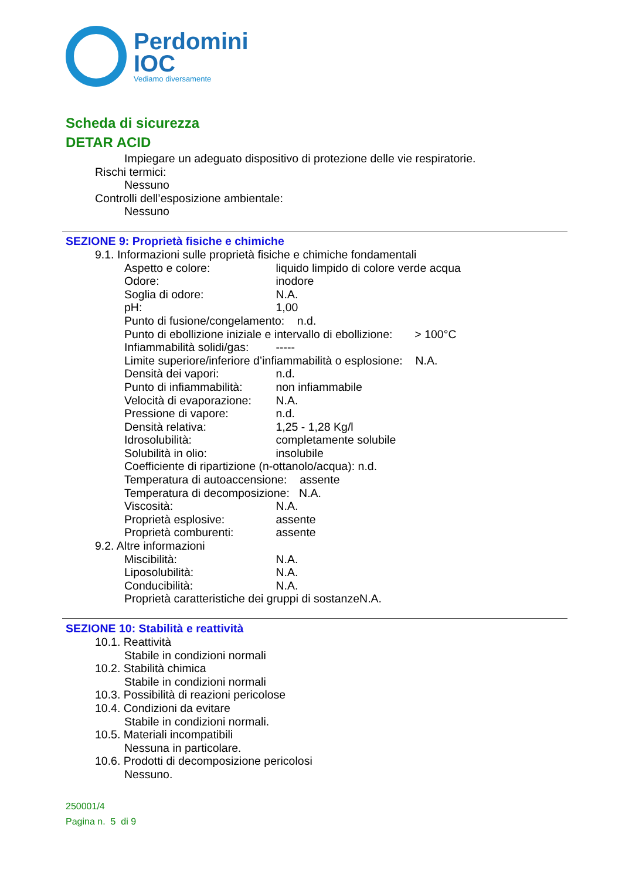Perdomini
IOC
Vediamo diversamente
Scheda di sicurezza
DETAR ACID
Impiegare un adeguato dispositivo di protezione delle vie respiratorie.
Rischi termici:
Nessuno
Controlli dell’esposizione ambientale:
Nessuno
SEZIONE 9: Proprietà fisiche e chimiche
9.1. Informazioni sulle proprietà fisiche e chimiche fondamentali
Aspetto e colore: liquido limpido di colore verde acqua
Odore: inodore
Soglia di odore: N.A.
pH: 1,00
Punto di fusione/congelamento: n.d.
Punto di ebollizione iniziale e intervallo di ebollizione: > 100°C
Infiammabilità solidi/gas: -----
Limite superiore/inferiore d’infiammabilità o esplosione: N.A.
Densità dei vapori: n.d.
Punto di infiammabilità: non infiammabile
Velocità di evaporazione: N.A.
Pressione di vapore: n.d.
Densità relativa: 1,25 - 1,28 Kg/l
Idrosolubilità: completamente solubile
Solubilità in olio: insolubile
Coefficiente di ripartizione (n-ottanolo/acqua): n.d.
Temperatura di autoaccensione: assente
Temperatura di decomposizione: N.A.
Viscosità: N.A.
Proprietà esplosive: assente
Proprietà comburenti: assente
9.2. Altre informazioni
Miscibilità: N.A.
Liposolubilità: N.A.
Conducibilità: N.A.
Proprietà caratteristiche dei gruppi di sostanzeN.A.
SEZIONE 10: Stabilità e reattività
10.1. Reattività
Stabile in condizioni normali
10.2. Stabilità chimica
Stabile in condizioni normali
10.3. Possibilità di reazioni pericolose
10.4. Condizioni da evitare
Stabile in condizioni normali.
10.5. Materiali incompatibili
Nessuna in particolare.
10.6. Prodotti di decomposizione pericolosi
Nessuno.
250001/4
Pagina n. 5 di 9